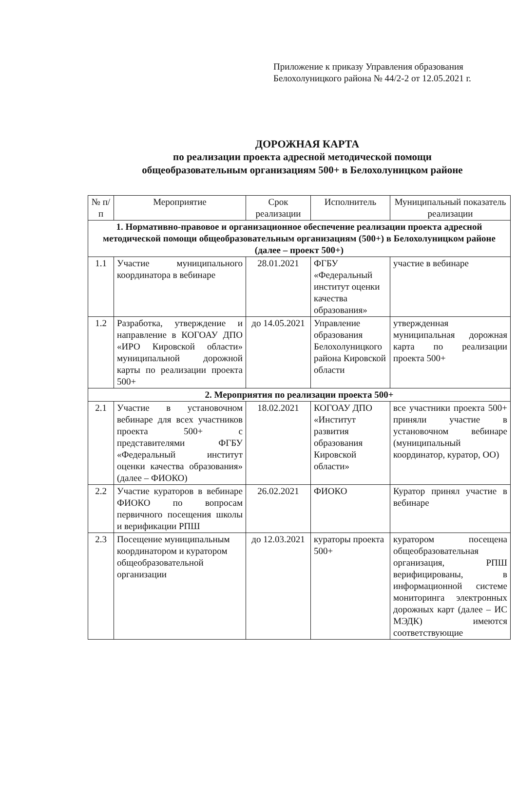Приложение к приказу Управления образования
Белохолуницкого района № 44/2-2 от 12.05.2021 г.
ДОРОЖНАЯ КАРТА
по реализации проекта адресной методической помощи
общеобразовательным организациям 500+ в Белохолуницком районе
| № п/п | Мероприятие | Срок реализации | Исполнитель | Муниципальный показатель реализации |
| --- | --- | --- | --- | --- |
| 1. Нормативно-правовое и организационное обеспечение реализации проекта адресной методической помощи общеобразовательным организациям (500+) в Белохолуницком районе (далее – проект 500+) | | | | |
| 1.1 | Участие муниципального координатора в вебинаре | 28.01.2021 | ФГБУ «Федеральный институт оценки качества образования» | участие в вебинаре |
| 1.2 | Разработка, утверждение и направление в КОГОАУ ДПО «ИРО Кировской области» муниципальной дорожной карты по реализации проекта 500+ | до 14.05.2021 | Управление образования Белохолуницкого района Кировской области | утвержденная муниципальная дорожная карта по реализации проекта 500+ |
| 2. Мероприятия по реализации проекта 500+ | | | | |
| 2.1 | Участие в установочном вебинаре для всех участников проекта 500+ с представителями ФГБУ «Федеральный институт оценки качества образования» (далее – ФИОКО) | 18.02.2021 | КОГОАУ ДПО «Институт развития образования Кировской области» | все участники проекта 500+ приняли участие в установочном вебинаре (муниципальный координатор, куратор, ОО) |
| 2.2 | Участие кураторов в вебинаре ФИОКО по вопросам первичного посещения школы и верификации РПШ | 26.02.2021 | ФИОКО | Куратор принял участие в вебинаре |
| 2.3 | Посещение муниципальным координатором и куратором общеобразовательной организации | до 12.03.2021 | кураторы проекта 500+ | куратором посещена общеобразовательная организация, РПШ верифицированы, в информационной системе мониторинга электронных дорожных карт (далее – ИС МЭДК) имеются соответствующие |